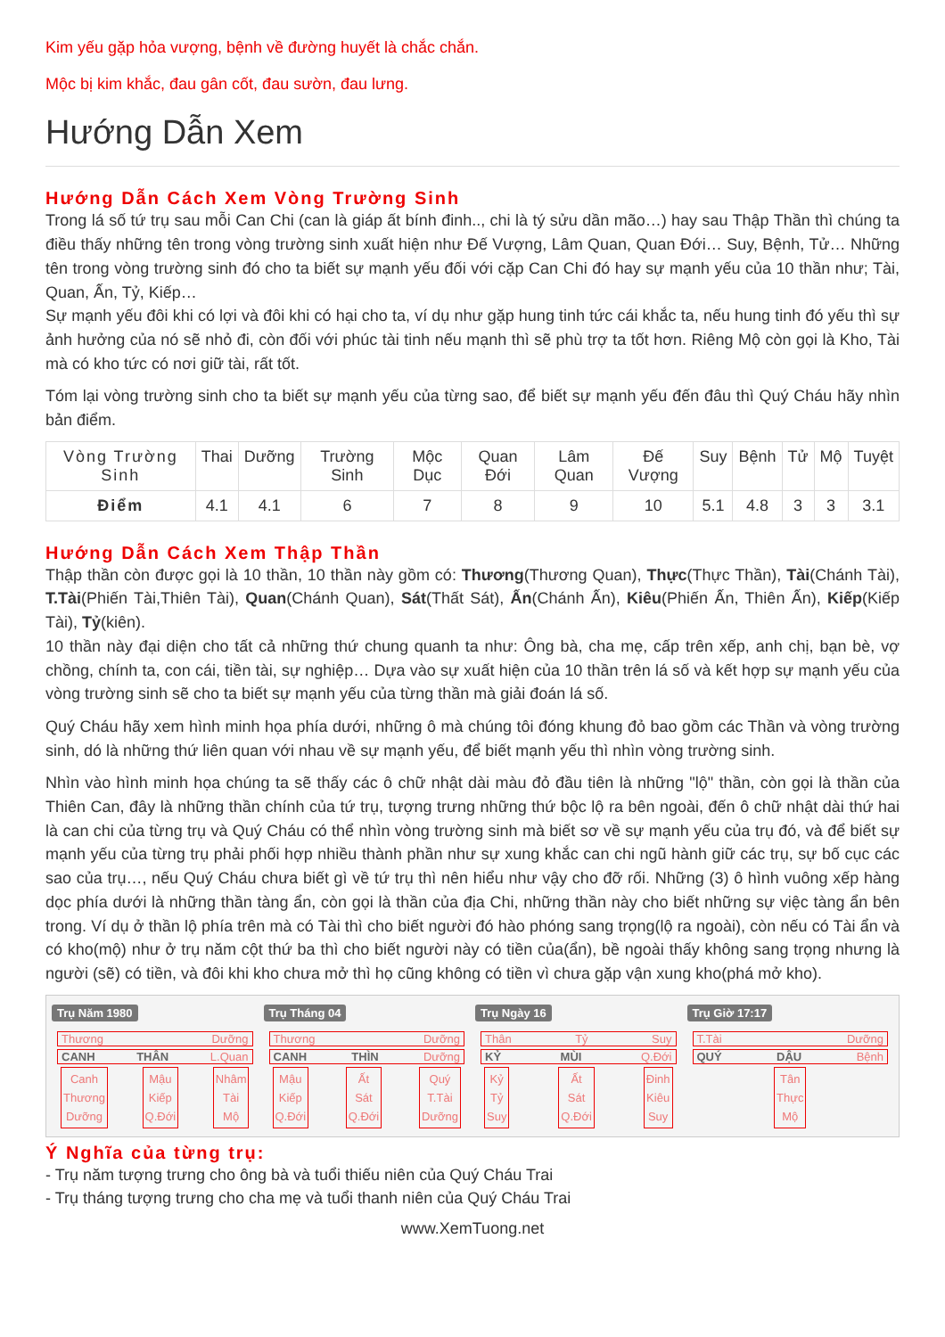Kim yếu gặp hỏa vượng, bệnh về đường huyết là chắc chắn.
Mộc bị kim khắc, đau gân cốt, đau sườn, đau lưng.
Hướng Dẫn Xem
Hướng Dẫn Cách Xem Vòng Trường Sinh
Trong lá số tứ trụ sau mỗi Can Chi (can là giáp ất bính đinh.., chi là tý sửu dần mão…) hay sau Thập Thần thì chúng ta điều thấy những tên trong vòng trường sinh xuất hiện như Đế Vượng, Lâm Quan, Quan Đới… Suy, Bệnh, Tử… Những tên trong vòng trường sinh đó cho ta biết sự mạnh yếu đối với cặp Can Chi đó hay sự mạnh yếu của 10 thần như; Tài, Quan, Ấn, Tỷ, Kiếp…
Sự mạnh yếu đôi khi có lợi và đôi khi có hại cho ta, ví dụ như gặp hung tinh tức cái khắc ta, nếu hung tinh đó yếu thì sự ảnh hưởng của nó sẽ nhỏ đi, còn đối với phúc tài tinh nếu mạnh thì sẽ phù trợ ta tốt hơn. Riêng Mộ còn gọi là Kho, Tài mà có kho tức có nơi giữ tài, rất tốt.
Tóm lại vòng trường sinh cho ta biết sự mạnh yếu của từng sao, để biết sự mạnh yếu đến đâu thì Quý Cháu hãy nhìn bản điểm.
| Vòng Trường Sinh | Thai | Dưỡng | Trường Sinh | Mộc Dục | Quan Đới | Lâm Quan | Đế Vượng | Suy | Bệnh | Tử | Mộ | Tuyệt |
| --- | --- | --- | --- | --- | --- | --- | --- | --- | --- | --- | --- | --- |
| Điểm | 4.1 | 4.1 | 6 | 7 | 8 | 9 | 10 | 5.1 | 4.8 | 3 | 3 | 3.1 |
Hướng Dẫn Cách Xem Thập Thần
Thập thần còn được gọi là 10 thần, 10 thần này gồm có: Thương(Thương Quan), Thực(Thực Thần), Tài(Chánh Tài), T.Tài(Phiến Tài,Thiên Tài), Quan(Chánh Quan), Sát(Thất Sát), Ấn(Chánh Ấn), Kiêu(Phiến Ấn, Thiên Ấn), Kiếp(Kiếp Tài), Tỷ(kiên).
10 thần này đại diện cho tất cả những thứ chung quanh ta như: Ông bà, cha mẹ, cấp trên xếp, anh chị, bạn bè, vợ chồng, chính ta, con cái, tiền tài, sự nghiệp… Dựa vào sự xuất hiện của 10 thần trên lá số và kết hợp sự mạnh yếu của vòng trường sinh sẽ cho ta biết sự mạnh yếu của từng thần mà giải đoán lá số.
Quý Cháu hãy xem hình minh họa phía dưới, những ô mà chúng tôi đóng khung đỏ bao gồm các Thần và vòng trường sinh, dó là những thứ liên quan với nhau về sự mạnh yếu, để biết mạnh yếu thì nhìn vòng trường sinh.
Nhìn vào hình minh họa chúng ta sẽ thấy các ô chữ nhật dài màu đỏ đầu tiên là những "lộ" thần, còn gọi là thần của Thiên Can, đây là những thần chính của tứ trụ, tượng trưng những thứ bộc lộ ra bên ngoài, đến ô chữ nhật dài thứ hai là can chi của từng trụ và Quý Cháu có thể nhìn vòng trường sinh mà biết sơ về sự mạnh yếu của trụ đó, và để biết sự mạnh yếu của từng trụ phải phối hợp nhiều thành phần như sự xung khắc can chi ngũ hành giữ các trụ, sự bố cục các sao của trụ…, nếu Quý Cháu chưa biết gì về tứ trụ thì nên hiểu như vậy cho đỡ rối. Những (3) ô hình vuông xếp hàng dọc phía dưới là những thần tàng ẩn, còn gọi là thần của địa Chi, những thần này cho biết những sự việc tàng ẩn bên trong. Ví dụ ở thần lộ phía trên mà có Tài thì cho biết người đó hào phóng sang trọng(lộ ra ngoài), còn nếu có Tài ẩn và có kho(mộ) như ở trụ năm cột thứ ba thì cho biết người này có tiền của(ẩn), bề ngoài thấy không sang trọng nhưng là người (sẽ) có tiền, và đôi khi kho chưa mở thì họ cũng không có tiền vì chưa gặp vận xung kho(phá mở kho).
Trụ Năm 1980
Thương Dưỡng
CANH THÂN L.Quan
Canh
Thương
Dưỡng
Mậu
Kiếp
Q.Đới
Nhâm
Tài
Mộ
Trụ Tháng 04
Thương Dưỡng
CANH THÌN Dưỡng
Mậu
Kiếp
Q.Đới
Ất
Sát
Q.Đới
Quý
T.Tài
Dưỡng
Trụ Ngày 16
Thân Tỷ Suy
KỶ MÙI Q.Đới
Kỷ
Tỷ
Suy
Ất
Sát
Q.Đới
Đinh
Kiêu
Suy
Trụ Giờ 17:17
T.Tài Dưỡng
QUÝ DẬU Bệnh
Tân
Thực
Mộ
Ý Nghĩa của từng trụ:
- Trụ năm tượng trưng cho ông bà và tuổi thiếu niên của Quý Cháu Trai
- Trụ tháng tượng trưng cho cha mẹ và tuổi thanh niên của Quý Cháu Trai
www.XemTuong.net